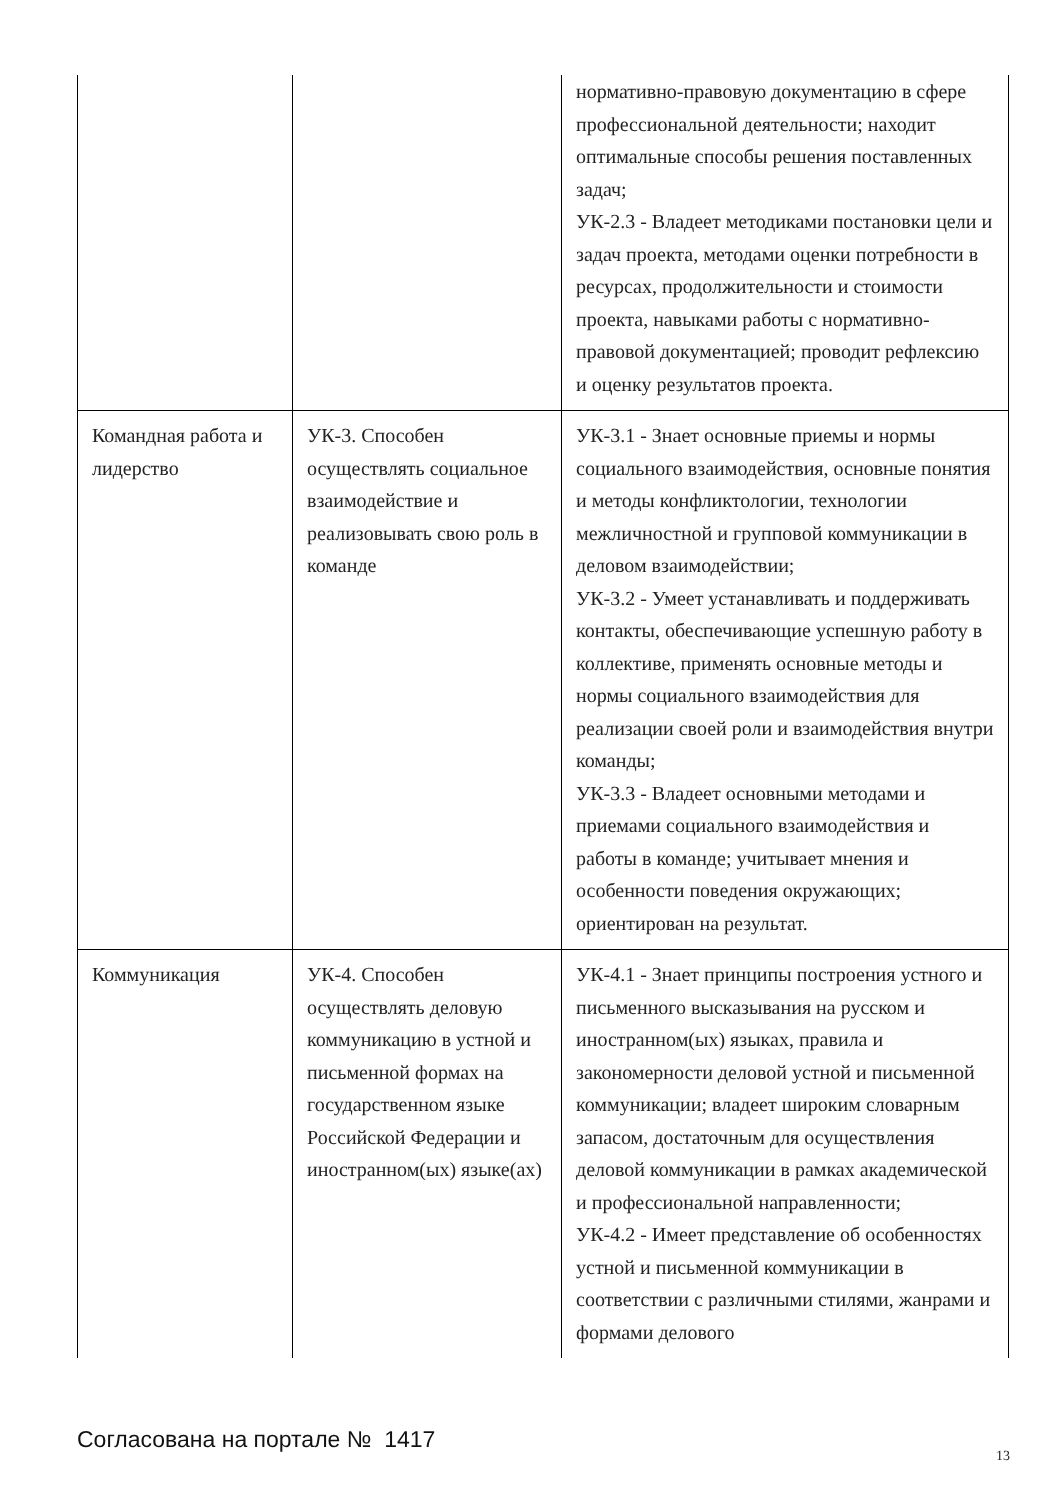| | | нормативно-правовую документацию в сфере профессиональной деятельности; находит оптимальные способы решения поставленных задач; УК-2.3 - Владеет методиками постановки цели и задач проекта, методами оценки потребности в ресурсах, продолжительности и стоимости проекта, навыками работы с нормативно-правовой документацией; проводит рефлексию и оценку результатов проекта. |
| Командная работа и лидерство | УК-3. Способен осуществлять социальное взаимодействие и реализовывать свою роль в команде | УК-3.1 - Знает основные приемы и нормы социального взаимодействия, основные понятия и методы конфликтологии, технологии межличностной и групповой коммуникации в деловом взаимодействии; УК-3.2 - Умеет устанавливать и поддерживать контакты, обеспечивающие успешную работу в коллективе, применять основные методы и нормы социального взаимодействия для реализации своей роли и взаимодействия внутри команды; УК-3.3 - Владеет основными методами и приемами социального взаимодействия и работы в команде; учитывает мнения и особенности поведения окружающих; ориентирован на результат. |
| Коммуникация | УК-4. Способен осуществлять деловую коммуникацию в устной и письменной формах на государственном языке Российской Федерации и иностранном(ых) языке(ах) | УК-4.1 - Знает принципы построения устного и письменного высказывания на русском и иностранном(ых) языках, правила и закономерности деловой устной и письменной коммуникации; владеет широким словарным запасом, достаточным для осуществления деловой коммуникации в рамках академической и профессиональной направленности; УК-4.2 - Имеет представление об особенностях устной и письменной коммуникации в соответствии с различными стилями, жанрами и формами делового |
Согласована на портале № 1417
13